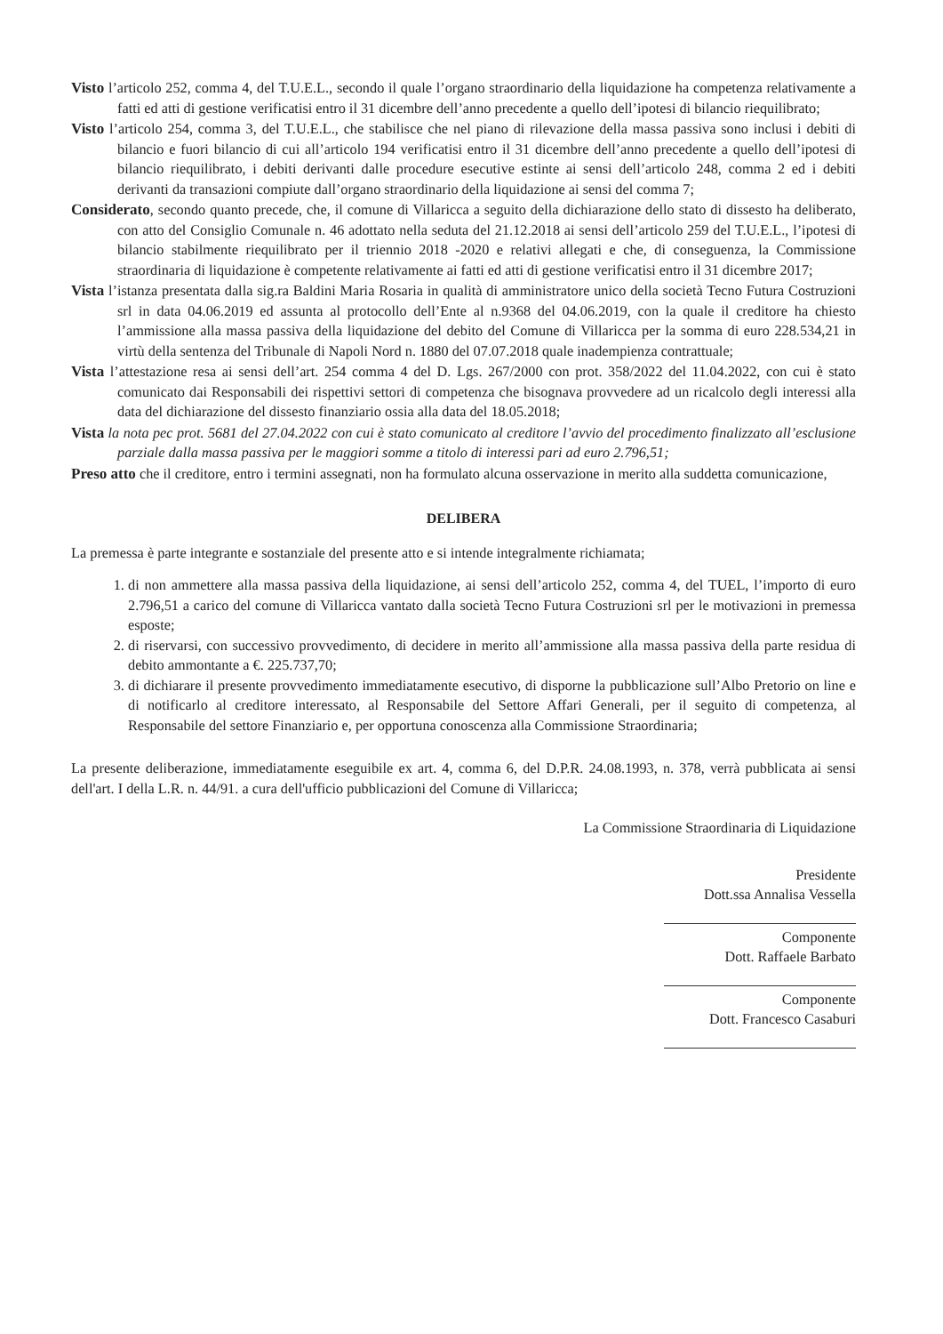Visto l’articolo 252, comma 4, del T.U.E.L., secondo il quale l’organo straordinario della liquidazione ha competenza relativamente a fatti ed atti di gestione verificatisi entro il 31 dicembre dell’anno precedente a quello dell’ipotesi di bilancio riequilibrato;
Visto l’articolo 254, comma 3, del T.U.E.L., che stabilisce che nel piano di rilevazione della massa passiva sono inclusi i debiti di bilancio e fuori bilancio di cui all’articolo 194 verificatisi entro il 31 dicembre dell’anno precedente a quello dell’ipotesi di bilancio riequilibrato, i debiti derivanti dalle procedure esecutive estinte ai sensi dell’articolo 248, comma 2 ed i debiti derivanti da transazioni compiute dall’organo straordinario della liquidazione ai sensi del comma 7;
Considerato, secondo quanto precede, che, il comune di Villaricca a seguito della dichiarazione dello stato di dissesto ha deliberato, con atto del Consiglio Comunale n. 46 adottato nella seduta del 21.12.2018 ai sensi dell’articolo 259 del T.U.E.L., l’ipotesi di bilancio stabilmente riequilibrato per il triennio 2018 -2020 e relativi allegati e che, di conseguenza, la Commissione straordinaria di liquidazione è competente relativamente ai fatti ed atti di gestione verificatisi entro il 31 dicembre 2017;
Vista l’istanza presentata dalla sig.ra Baldini Maria Rosaria in qualità di amministratore unico della società Tecno Futura Costruzioni srl in data 04.06.2019 ed assunta al protocollo dell’Ente al n.9368 del 04.06.2019, con la quale il creditore ha chiesto l’ammissione alla massa passiva della liquidazione del debito del Comune di Villaricca per la somma di euro 228.534,21 in virtù della sentenza del Tribunale di Napoli Nord n. 1880 del 07.07.2018 quale inadempienza contrattuale;
Vista l’attestazione resa ai sensi dell’art. 254 comma 4 del D. Lgs. 267/2000 con prot. 358/2022 del 11.04.2022, con cui è stato comunicato dai Responsabili dei rispettivi settori di competenza che bisognava provvedere ad un ricalcolo degli interessi alla data del dichiarazione del dissesto finanziario ossia alla data del 18.05.2018;
Vista la nota pec prot. 5681 del 27.04.2022 con cui è stato comunicato al creditore l’avvio del procedimento finalizzato all’esclusione parziale dalla massa passiva per le maggiori somme a titolo di interessi pari ad euro 2.796,51;
Preso atto che il creditore, entro i termini assegnati, non ha formulato alcuna osservazione in merito alla suddetta comunicazione,
DELIBERA
La premessa è parte integrante e sostanziale del presente atto e si intende integralmente richiamata;
1. di non ammettere alla massa passiva della liquidazione, ai sensi dell’articolo 252, comma 4, del TUEL, l’importo di euro 2.796,51 a carico del comune di Villaricca vantato dalla società Tecno Futura Costruzioni srl per le motivazioni in premessa esposte;
2. di riservarsi, con successivo provvedimento, di decidere in merito all’ammissione alla massa passiva della parte residua di debito ammontante a €. 225.737,70;
3. di dichiarare il presente provvedimento immediatamente esecutivo, di disporne la pubblicazione sull’Albo Pretorio on line e di notificarlo al creditore interessato, al Responsabile del Settore Affari Generali, per il seguito di competenza, al Responsabile del settore Finanziario e, per opportuna conoscenza alla Commissione Straordinaria;
La presente deliberazione, immediatamente eseguibile ex art. 4, comma 6, del D.P.R. 24.08.1993, n. 378, verrà pubblicata ai sensi dell'art. I della L.R. n. 44/91. a cura dell'ufficio pubblicazioni del Comune di Villaricca;
La Commissione Straordinaria di Liquidazione
Presidente
Dott.ssa Annalisa Vessella
Componente
Dott. Raffaele Barbato
Componente
Dott. Francesco Casaburi